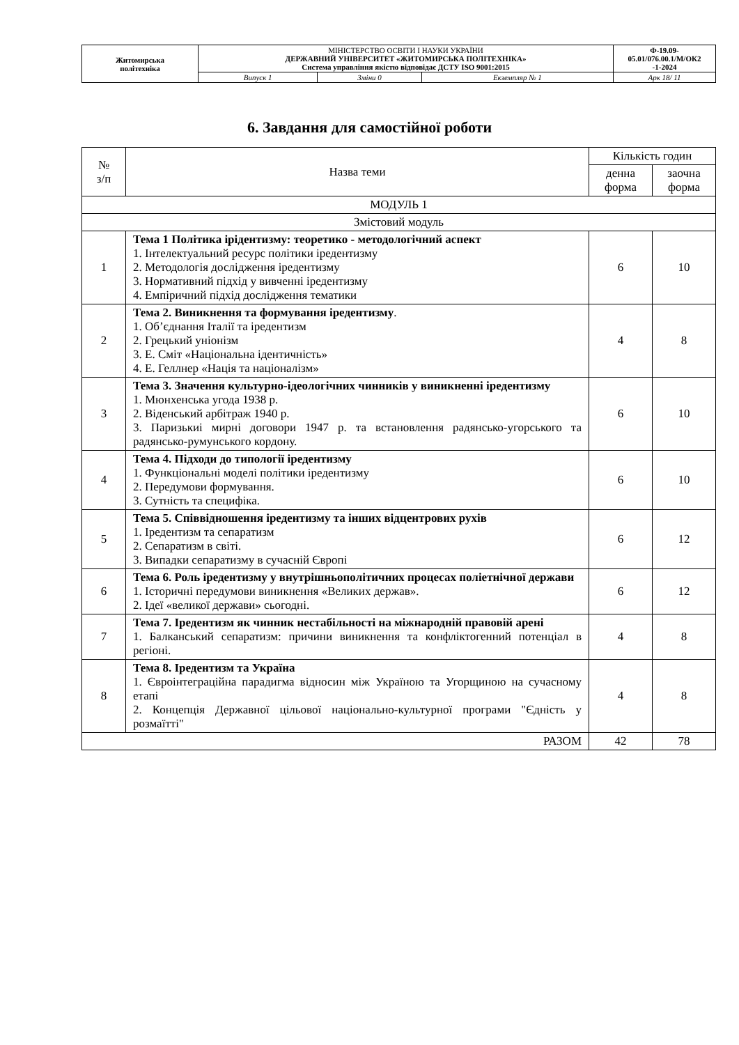| Житомирська політехніка | МІНІСТЕРСТВО ОСВІТИ І НАУКИ УКРАЇНИ ДЕРЖАВНИЙ УНІВЕРСИТЕТ «ЖИТОМИРСЬКА ПОЛІТЕХНІКА» Система управління якістю відповідає ДСТУ ISO 9001:2015 | | | Ф-19.09- 05.01/076.00.1/М/ОК2 -1-2024 |
| | Випуск 1 | Зміни 0 | Екземпляр № 1 | Арк 18/ 11 |
6. Завдання для самостійної роботи
| № з/п | Назва теми | Кількість годин | |
| --- | --- | --- | --- |
| | | денна форма | заочна форма |
| МОДУЛЬ 1 | | | |
| Змістовий модуль | | | |
| 1 | Тема 1 Політика ірідентизму: теоретико - методологічний аспект 1. Інтелектуальний ресурс політики іредентизму 2. Методологія дослідження іредентизму 3. Нормативний підхід у вивченні іредентизму 4. Емпіричний підхід дослідження тематики | 6 | 10 |
| 2 | Тема 2. Виникнення та формування іредентизму . 1. Об’єднання Італії та іредентизм 2. Грецький уніонізм 3. Е. Сміт «Національна ідентичність» 4. Е. Геллнер «Нація та націоналізм» | 4 | 8 |
| 3 | Тема 3. Значення культурно-ідеологічних чинників у виникненні іредентизму 1. Мюнхенська угода 1938 р. 2. Віденський арбітраж 1940 р. 3. Паризькиі мирні договори 1947 р. та встановлення радянсько-угорського та радянсько-румунського кордону. | 6 | 10 |
| 4 | Тема 4. Підходи до типології іредентизму 1. Функціональні моделі політики іредентизму 2. Передумови формування. 3. Сутність та специфіка. | 6 | 10 |
| 5 | Тема 5. Співвідношення іредентизму та інших відцентрових рухів 1. Іредентизм та сепаратизм 2. Сепаратизм в світі. 3. Випадки сепаратизму в сучасній Європі | 6 | 12 |
| 6 | Тема 6. Роль іредентизму у внутрішньополітичних процесах поліетнічної держави 1. Історичні передумови виникнення «Великих держав». 2. Ідеї «великої держави» сьогодні. | 6 | 12 |
| 7 | Тема 7. Іредентизм як чинник нестабільності на міжнародній правовій арені 1. Балканський сепаратизм: причини виникнення та конфліктогенний потенціал в регіоні. | 4 | 8 |
| 8 | Тема 8. Іредентизм та Україна 1. Євроінтеграційна парадигма відносин між Україною та Угорщиною на сучасному етапі 2. Концепція Державної цільової національно-культурної програми "Єдність у розмаїтті" | 4 | 8 |
| РАЗОМ | | 42 | 78 |